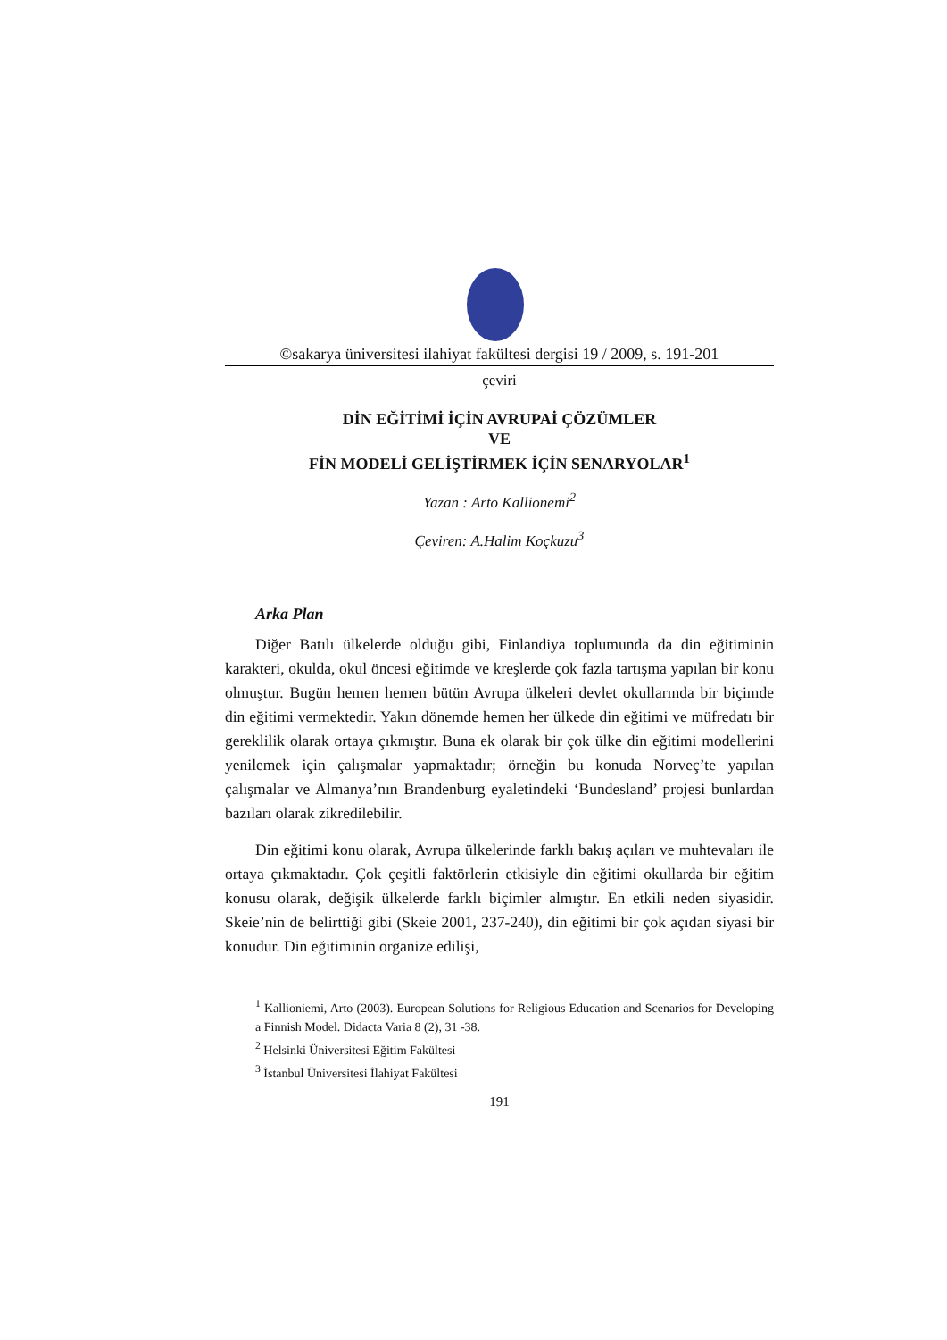©sakarya üniversitesi ilahiyat fakültesi dergisi 19 / 2009, s. 191-201
çeviri
DİN EĞİTİMİ İÇİN AVRUPAİ ÇÖZÜMLER
VE
FİN MODELİ GELİŞTİRMEK İÇİN SENARYOLAR<sup>1</sup>
Yazan : Arto Kallionemi<sup>2</sup>
Çeviren: A.Halim Koçkuzu<sup>3</sup>
Arka Plan
Diğer Batılı ülkelerde olduğu gibi, Finlandiya toplumunda da din eğitiminin karakteri, okulda, okul öncesi eğitimde ve kreşlerde çok fazla tartışma yapılan bir konu olmuştur. Bugün hemen hemen bütün Avrupa ülkeleri devlet okullarında bir biçimde din eğitimi vermektedir. Yakın dönemde hemen her ülkede din eğitimi ve müfredatı bir gereklilik olarak ortaya çıkmıştır. Buna ek olarak bir çok ülke din eğitimi modellerini yenilemek için çalışmalar yapmaktadır; örneğin bu konuda Norveç’te yapılan çalışmalar ve Almanya’nın Brandenburg eyaletindeki ‘Bundesland’ projesi bunlardan bazıları olarak zikredilebilir.
Din eğitimi konu olarak, Avrupa ülkelerinde farklı bakış açıları ve muhtevaları ile ortaya çıkmaktadır. Çok çeşitli faktörlerin etkisiyle din eğitimi okullarda bir eğitim konusu olarak, değişik ülkelerde farklı biçimler almıştır. En etkili neden siyasidir. Skeie’nin de belirttiği gibi (Skeie 2001, 237-240), din eğitimi bir çok açıdan siyasi bir konudur. Din eğitiminin organize edilişi,
<sup>1</sup> Kallioniemi, Arto (2003). European Solutions for Religious Education and Scenarios for Developing a Finnish Model. Didacta Varia 8 (2), 31 -38.
<sup>2</sup> Helsinki Üniversitesi Eğitim Fakültesi
<sup>3</sup> İstanbul Üniversitesi İlahiyat Fakültesi
191